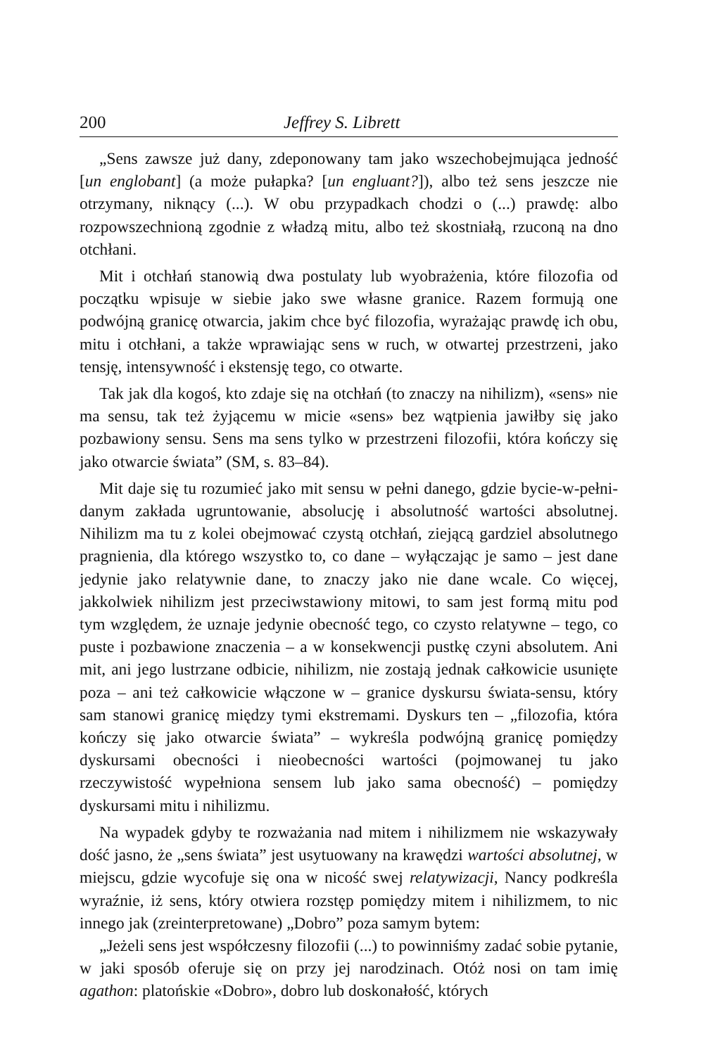200 Jeffrey S. Librett
„Sens zawsze już dany, zdeponowany tam jako wszechobejmująca jedność [un englobant] (a może pułapka? [un engluant?]), albo też sens jeszcze nie otrzymany, niknący (...). W obu przypadkach chodzi o (...) prawdę: albo rozpowszechnioną zgodnie z władzą mitu, albo też skostniałą, rzuconą na dno otchłani.
Mit i otchłań stanowią dwa postulaty lub wyobrażenia, które filozofia od początku wpisuje w siebie jako swe własne granice. Razem formują one podwójną granicę otwarcia, jakim chce być filozofia, wyrażając prawdę ich obu, mitu i otchłani, a także wprawiając sens w ruch, w otwartej przestrzeni, jako tensję, intensywność i ekstensję tego, co otwarte.
Tak jak dla kogoś, kto zdaje się na otchłań (to znaczy na nihilizm), «sens» nie ma sensu, tak też żyjącemu w micie «sens» bez wątpienia jawiłby się jako pozbawiony sensu. Sens ma sens tylko w przestrzeni filozofii, która kończy się jako otwarcie świata” (SM, s. 83–84).
Mit daje się tu rozumieć jako mit sensu w pełni danego, gdzie bycie-w-pełni-danym zakłada ugruntowanie, absolucję i absolutność wartości absolutnej. Nihilizm ma tu z kolei obejmować czystą otchłań, ziejącą gardziel absolutnego pragnienia, dla którego wszystko to, co dane – wyłączając je samo – jest dane jedynie jako relatywnie dane, to znaczy jako nie dane wcale. Co więcej, jakkolwiek nihilizm jest przeciwstawiony mitowi, to sam jest formą mitu pod tym względem, że uznaje jedynie obecność tego, co czysto relatywne – tego, co puste i pozbawione znaczenia – a w konsekwencji pustkę czyni absolutem. Ani mit, ani jego lustrzane odbicie, nihilizm, nie zostają jednak całkowicie usunięte poza – ani też całkowicie włączone w – granice dyskursu świata-sensu, który sam stanowi granicę między tymi ekstremami. Dyskurs ten – „filozofia, która kończy się jako otwarcie świata” – wykreśla podwójną granicę pomiędzy dyskursami obecności i nieobecności wartości (pojmowanej tu jako rzeczywistość wypełniona sensem lub jako sama obecność) – pomiędzy dyskursami mitu i nihilizmu.
Na wypadek gdyby te rozważania nad mitem i nihilizmem nie wskazywały dość jasno, że „sens świata” jest usytuowany na krawędzi wartości absolutnej, w miejscu, gdzie wycofuje się ona w nicość swej relatywizacji, Nancy podkreśla wyraźnie, iż sens, który otwiera rozstęp pomiędzy mitem i nihilizmem, to nic innego jak (zreinterpretowane) „Dobro” poza samym bytem:
„Jeżeli sens jest współczesny filozofii (...) to powinniśmy zadać sobie pytanie, w jaki sposób oferuje się on przy jej narodzinach. Otóż nosi on tam imię agathon: platońskie «Dobro», dobro lub doskonałość, których